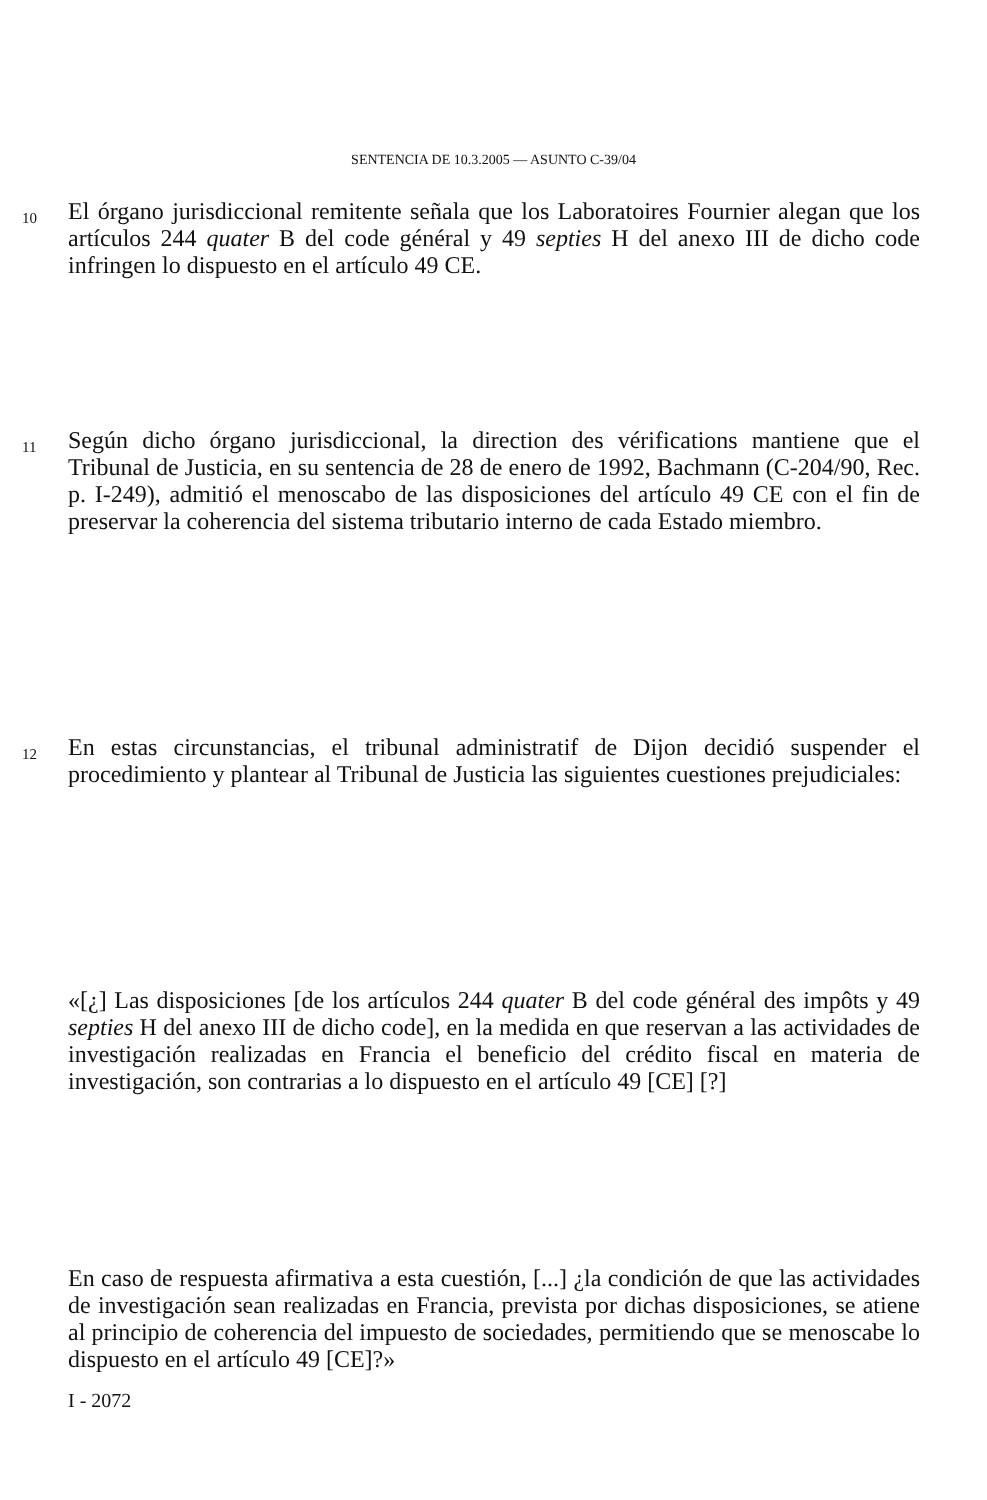SENTENCIA DE 10.3.2005 — ASUNTO C-39/04
10
El órgano jurisdiccional remitente señala que los Laboratoires Fournier alegan que los artículos 244 quater B del code général y 49 septies H del anexo III de dicho code infringen lo dispuesto en el artículo 49 CE.
11
Según dicho órgano jurisdiccional, la direction des vérifications mantiene que el Tribunal de Justicia, en su sentencia de 28 de enero de 1992, Bachmann (C-204/90, Rec. p. I-249), admitió el menoscabo de las disposiciones del artículo 49 CE con el fin de preservar la coherencia del sistema tributario interno de cada Estado miembro.
12
En estas circunstancias, el tribunal administratif de Dijon decidió suspender el procedimiento y plantear al Tribunal de Justicia las siguientes cuestiones prejudiciales:
«[¿] Las disposiciones [de los artículos 244 quater B del code général des impôts y 49 septies H del anexo III de dicho code], en la medida en que reservan a las actividades de investigación realizadas en Francia el beneficio del crédito fiscal en materia de investigación, son contrarias a lo dispuesto en el artículo 49 [CE] [?]
En caso de respuesta afirmativa a esta cuestión, [...] ¿la condición de que las actividades de investigación sean realizadas en Francia, prevista por dichas disposiciones, se atiene al principio de coherencia del impuesto de sociedades, permitiendo que se menoscabe lo dispuesto en el artículo 49 [CE]?»
I - 2072